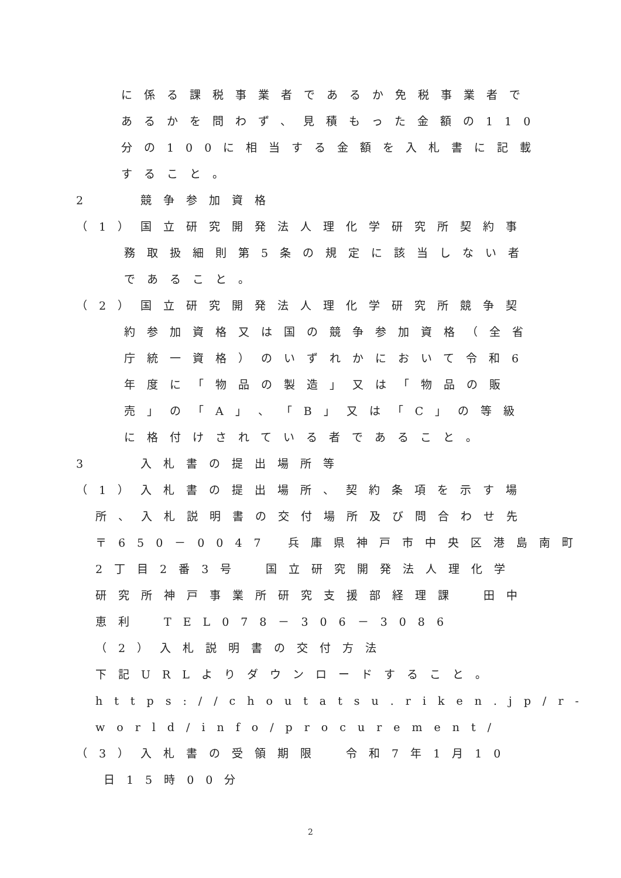に係る課税事業者であるか免税事業者で
あるかを問わず、見積もった金額の110
分の100に相当する金額を入札書に記載
すること。
2　　競争参加資格
（1）国立研究開発法人理化学研究所契約事
務取扱細則第5条の規定に該当しない者
であること。
（2）国立研究開発法人理化学研究所競争契
約参加資格又は国の競争参加資格（全省
庁統一資格）のいずれかにおいて令和6
年度に「物品の製造」又は「物品の販
売」の「A」、「B」又は「C」の等級
に格付けされている者であること。
3　　入札書の提出場所等
（1）入札書の提出場所、契約条項を示す場
所、入札説明書の交付場所及び問合わせ先
〒650－0047 兵庫県神戸市中央区港島南町
2丁目2番3号　国立研究開発法人理化学
研究所神戸事業所研究支援部経理課　田中
恵利　TEL078－306－3086
（2）入札説明書の交付方法
下記URLよりダウンロードすること。
https://choutatsu.riken.jp/r-
world/info/procurement/
（3）入札書の受領期限　令和7年1月10
日15時00分
2